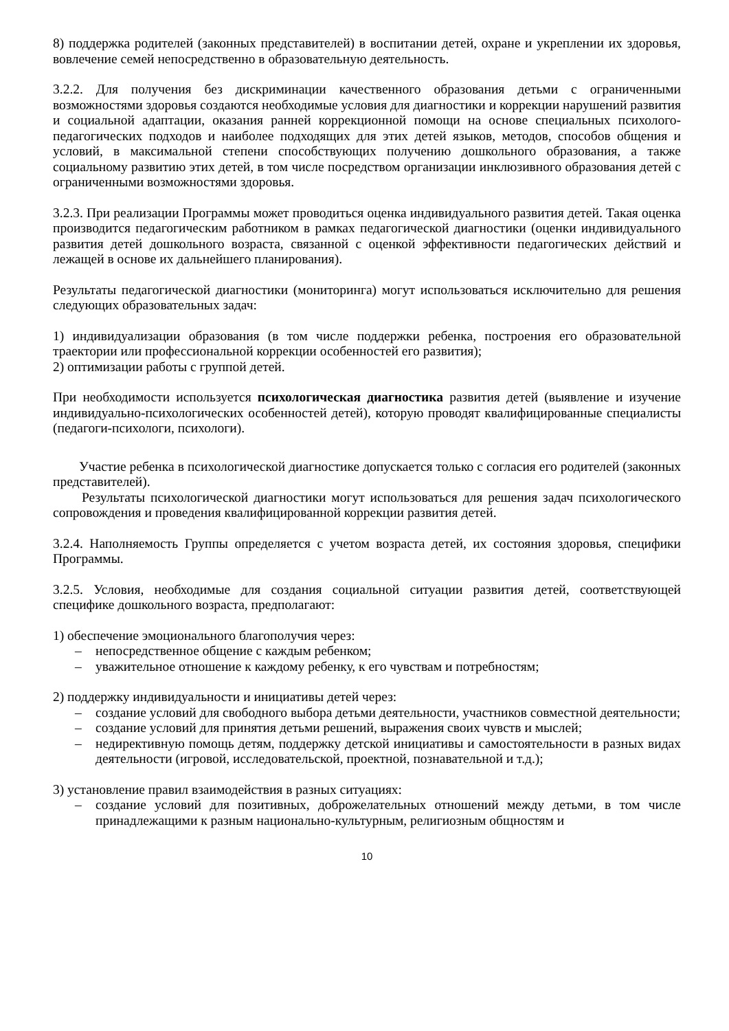8) поддержка родителей (законных представителей) в воспитании детей, охране и укреплении их здоровья, вовлечение семей непосредственно в образовательную деятельность.
3.2.2. Для получения без дискриминации качественного образования детьми с ограниченными возможностями здоровья создаются необходимые условия для диагностики и коррекции нарушений развития и социальной адаптации, оказания ранней коррекционной помощи на основе специальных психолого-педагогических подходов и наиболее подходящих для этих детей языков, методов, способов общения и условий, в максимальной степени способствующих получению дошкольного образования, а также социальному развитию этих детей, в том числе посредством организации инклюзивного образования детей с ограниченными возможностями здоровья.
3.2.3. При реализации Программы может проводиться оценка индивидуального развития детей. Такая оценка производится педагогическим работником в рамках педагогической диагностики (оценки индивидуального развития детей дошкольного возраста, связанной с оценкой эффективности педагогических действий и лежащей в основе их дальнейшего планирования).
Результаты педагогической диагностики (мониторинга) могут использоваться исключительно для решения следующих образовательных задач:
1) индивидуализации образования (в том числе поддержки ребенка, построения его образовательной траектории или профессиональной коррекции особенностей его развития);
2) оптимизации работы с группой детей.
При необходимости используется психологическая диагностика развития детей (выявление и изучение индивидуально-психологических особенностей детей), которую проводят квалифицированные специалисты (педагоги-психологи, психологи).
Участие ребенка в психологической диагностике допускается только с согласия его родителей (законных представителей).
Результаты психологической диагностики могут использоваться для решения задач психологического сопровождения и проведения квалифицированной коррекции развития детей.
3.2.4. Наполняемость Группы определяется с учетом возраста детей, их состояния здоровья, специфики Программы.
3.2.5. Условия, необходимые для создания социальной ситуации развития детей, соответствующей специфике дошкольного возраста, предполагают:
1) обеспечение эмоционального благополучия через:
– непосредственное общение с каждым ребенком;
– уважительное отношение к каждому ребенку, к его чувствам и потребностям;
2) поддержку индивидуальности и инициативы детей через:
– создание условий для свободного выбора детьми деятельности, участников совместной деятельности;
– создание условий для принятия детьми решений, выражения своих чувств и мыслей;
– недирективную помощь детям, поддержку детской инициативы и самостоятельности в разных видах деятельности (игровой, исследовательской, проектной, познавательной и т.д.);
3) установление правил взаимодействия в разных ситуациях:
– создание условий для позитивных, доброжелательных отношений между детьми, в том числе принадлежащими к разным национально-культурным, религиозным общностям и
10